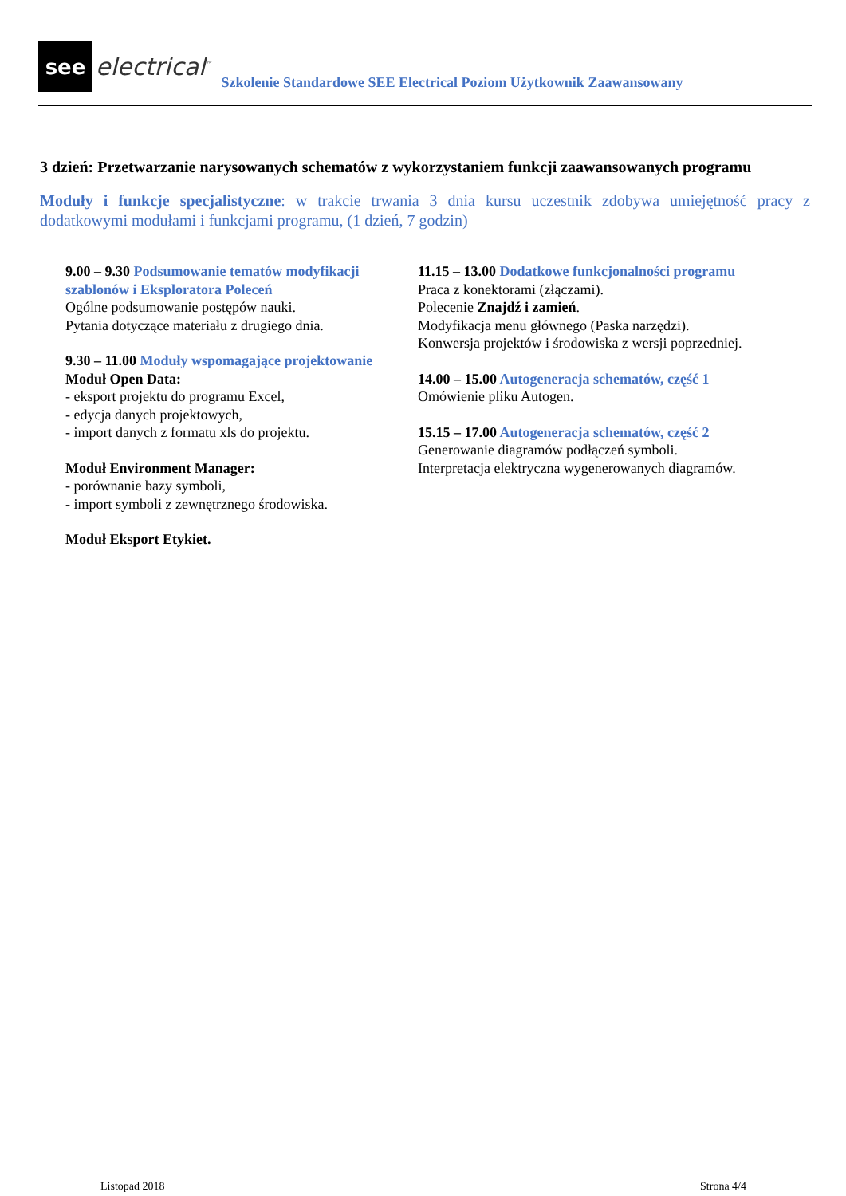see
electrical<sup>™</sup>
Szkolenie Standardowe SEE Electrical Poziom Użytkownik Zaawansowany
3 dzień: Przetwarzanie narysowanych schematów z wykorzystaniem funkcji zaawansowanych programu
Moduły i funkcje specjalistyczne: w trakcie trwania 3 dnia kursu uczestnik zdobywa umiejętność pracy z dodatkowymi modułami i funkcjami programu, (1 dzień, 7 godzin)
9.00 – 9.30 Podsumowanie tematów modyfikacji szablonów i Eksploratora Poleceń
Ogólne podsumowanie postępów nauki.
Pytania dotyczące materiału z drugiego dnia.
9.30 – 11.00 Moduły wspomagające projektowanie
Moduł Open Data:
- eksport projektu do programu Excel,
- edycja danych projektowych,
- import danych z formatu xls do projektu.
Moduł Environment Manager:
- porównanie bazy symboli,
- import symboli z zewnętrznego środowiska.
Moduł Eksport Etykiet.
11.15 – 13.00 Dodatkowe funkcjonalności programu
Praca z konektorami (złączami).
Polecenie Znajdź i zamień.
Modyfikacja menu głównego (Paska narzędzi).
Konwersja projektów i środowiska z wersji poprzedniej.
14.00 – 15.00 Autogeneracja schematów, część 1
Omówienie pliku Autogen.
15.15 – 17.00 Autogeneracja schematów, część 2
Generowanie diagramów podłączeń symboli.
Interpretacja elektryczna wygenerowanych diagramów.
Listopad 2018 Strona 4/4